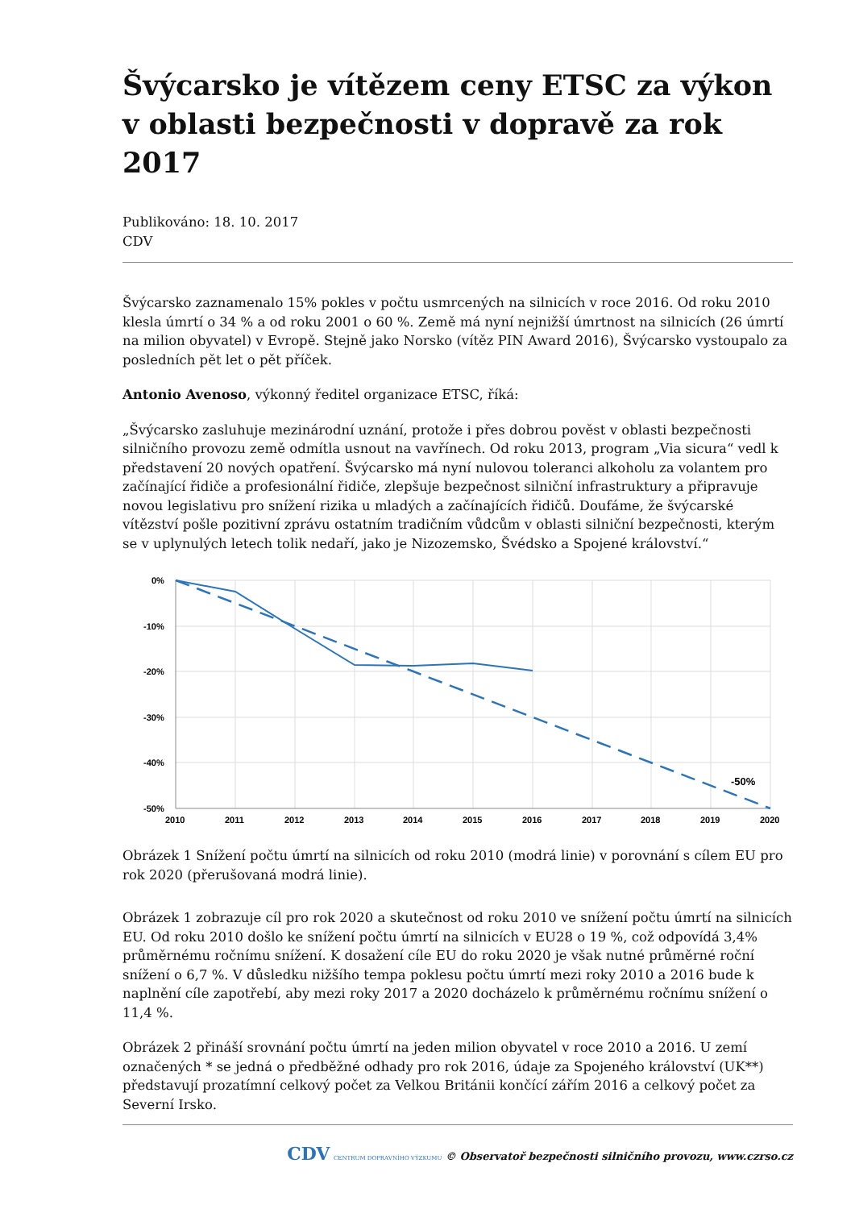Švýcarsko je vítězem ceny ETSC za výkon v oblasti bezpečnosti v dopravě za rok 2017
Publikováno: 18. 10. 2017
CDV
Švýcarsko zaznamenalo 15% pokles v počtu usmrcených na silnicích v roce 2016. Od roku 2010 klesla úmrtí o 34 % a od roku 2001 o 60 %. Země má nyní nejnižší úmrtnost na silnicích (26 úmrtí na milion obyvatel) v Evropě. Stejně jako Norsko (vítěz PIN Award 2016), Švýcarsko vystoupalo za posledních pět let o pět příček.
Antonio Avenoso, výkonný ředitel organizace ETSC, říká:
„Švýcarsko zasluhuje mezinárodní uznání, protože i přes dobrou pověst v oblasti bezpečnosti silničního provozu země odmítla usnout na vavřínech. Od roku 2013, program „Via sicura“ vedl k představení 20 nových opatření. Švýcarsko má nyní nulovou toleranci alkoholu za volantem pro začínající řidiče a profesionální řidiče, zlepšuje bezpečnost silniční infrastruktury a připravuje novou legislativu pro snížení rizika u mladých a začínajících řidičů. Doufáme, že švýcarské vítězství pošle pozitivní zprávu ostatním tradičním vůdcům v oblasti silniční bezpečnosti, kterým se v uplynulých letech tolik nedaří, jako je Nizozemsko, Švédsko a Spojené království.“
0%
-10%
-20%
-30%
-40%
-50%
-50%
2010
2011
2012
2013
2014
2015
2016
2017
2018
2019
2020
Obrázek 1 Snížení počtu úmrtí na silnicích od roku 2010 (modrá linie) v porovnání s cílem EU pro rok 2020 (přerušovaná modrá linie).
Obrázek 1 zobrazuje cíl pro rok 2020 a skutečnost od roku 2010 ve snížení počtu úmrtí na silnicích EU. Od roku 2010 došlo ke snížení počtu úmrtí na silnicích v EU28 o 19 %, což odpovídá 3,4% průměrnému ročnímu snížení. K dosažení cíle EU do roku 2020 je však nutné průměrné roční snížení o 6,7 %. V důsledku nižšího tempa poklesu počtu úmrtí mezi roky 2010 a 2016 bude k naplnění cíle zapotřebí, aby mezi roky 2017 a 2020 docházelo k průměrnému ročnímu snížení o 11,4 %.
Obrázek 2 přináší srovnání počtu úmrtí na jeden milion obyvatel v roce 2010 a 2016. U zemí označených * se jedná o předběžné odhady pro rok 2016, údaje za Spojeného království (UK**) představují prozatímní celkový počet za Velkou Británii končící zářím 2016 a celkový počet za Severní Irsko.
CDV CENTRUM DOPRAVNÍHO VÝZKUMU © Observatoř bezpečnosti silničního provozu, www.czrso.cz